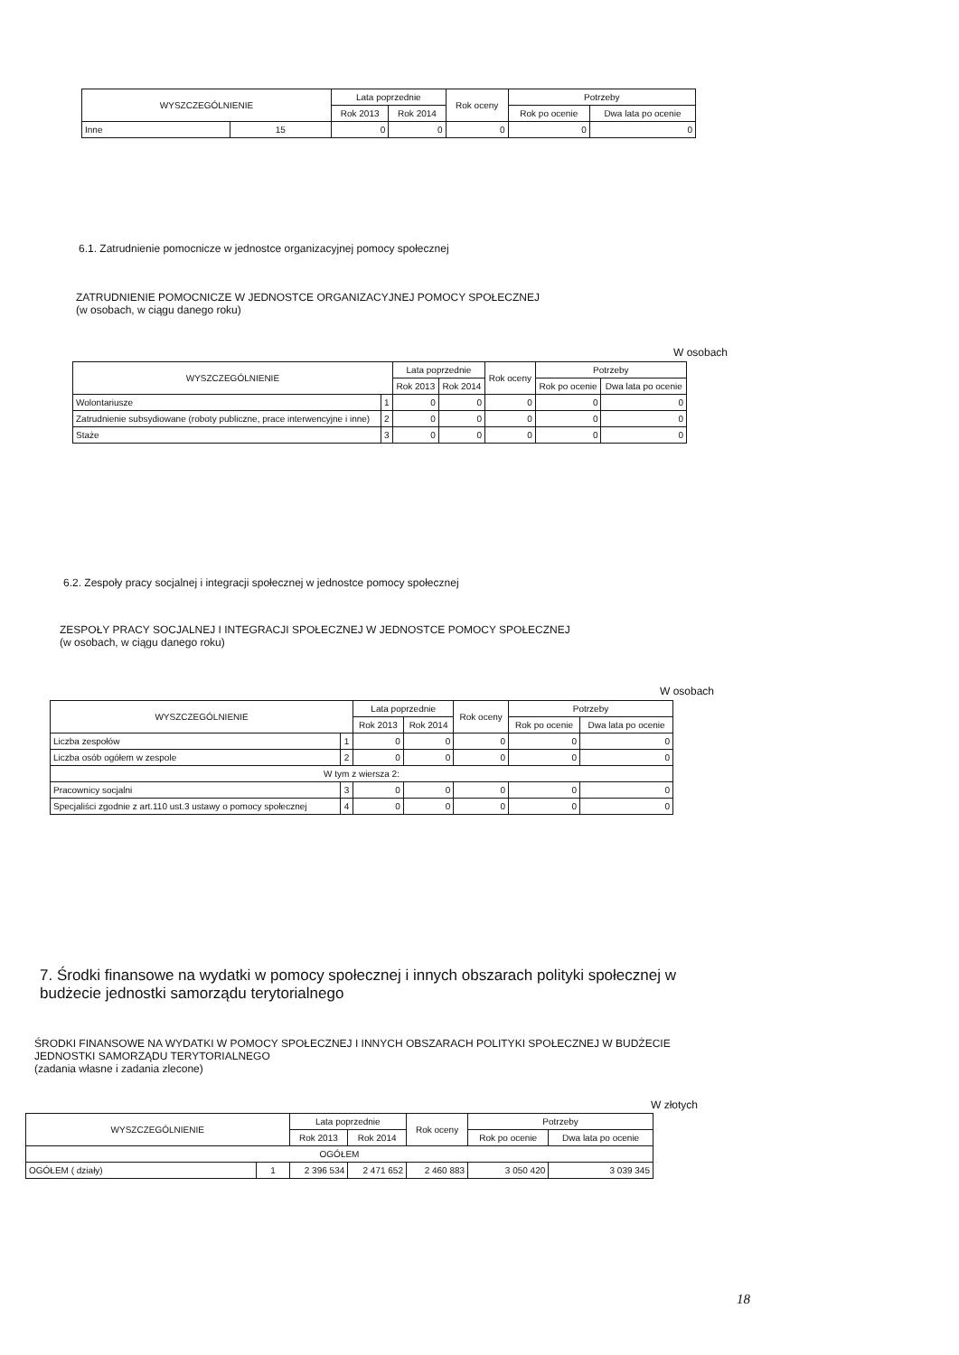| WYSZCZEGÓLNIENIE | | Lata poprzednie | | Rok oceny | Potrzeby | |
| --- | --- | --- | --- | --- | --- | --- |
| | | Rok 2013 | Rok 2014 | | Rok po ocenie | Dwa lata po ocenie |
| Inne | 15 | 0 | 0 | 0 | 0 | 0 |
6.1. Zatrudnienie pomocnicze w jednostce organizacyjnej pomocy społecznej
ZATRUDNIENIE POMOCNICZE W JEDNOSTCE ORGANIZACYJNEJ POMOCY SPOŁECZNEJ
(w osobach, w ciągu danego roku)
W osobach
| WYSZCZEGÓLNIENIE | | Lata poprzednie | | Rok oceny | Potrzeby | |
| --- | --- | --- | --- | --- | --- | --- |
| | | Rok 2013 | Rok 2014 | | Rok po ocenie | Dwa lata po ocenie |
| Wolontariusze | 1 | 0 | 0 | 0 | 0 | 0 |
| Zatrudnienie subsydiowane (roboty publiczne, prace interwencyjne i inne) | 2 | 0 | 0 | 0 | 0 | 0 |
| Staże | 3 | 0 | 0 | 0 | 0 | 0 |
6.2. Zespoły pracy socjalnej i integracji społecznej w jednostce pomocy społecznej
ZESPOŁY PRACY SOCJALNEJ I INTEGRACJI SPOŁECZNEJ W JEDNOSTCE POMOCY SPOŁECZNEJ
(w osobach, w ciągu danego roku)
W osobach
| WYSZCZEGÓLNIENIE | | Lata poprzednie | | Rok oceny | Potrzeby | |
| --- | --- | --- | --- | --- | --- | --- |
| | | Rok 2013 | Rok 2014 | | Rok po ocenie | Dwa lata po ocenie |
| Liczba zespołów | 1 | 0 | 0 | 0 | 0 | 0 |
| Liczba osób ogółem w zespole | 2 | 0 | 0 | 0 | 0 | 0 |
| W tym z wiersza 2: | | | | | | |
| Pracownicy socjalni | 3 | 0 | 0 | 0 | 0 | 0 |
| Specjaliści zgodnie z art.110 ust.3 ustawy o pomocy społecznej | 4 | 0 | 0 | 0 | 0 | 0 |
7. Środki finansowe na wydatki w pomocy społecznej i innych obszarach polityki społecznej w budżecie jednostki samorządu terytorialnego
ŚRODKI FINANSOWE NA WYDATKI W POMOCY SPOŁECZNEJ I INNYCH OBSZARACH POLITYKI SPOŁECZNEJ W BUDŻECIE JEDNOSTKI SAMORZĄDU TERYTORIALNEGO
(zadania własne i zadania zlecone)
W złotych
| WYSZCZEGÓLNIENIE | | Lata poprzednie | | Rok oceny | Potrzeby | |
| --- | --- | --- | --- | --- | --- | --- |
| | | Rok 2013 | Rok 2014 | | Rok po ocenie | Dwa lata po ocenie |
| OGÓŁEM | | | | | | |
| OGÓŁEM ( działy) | 1 | 2 396 534 | 2 471 652 | 2 460 883 | 3 050 420 | 3 039 345 |
18